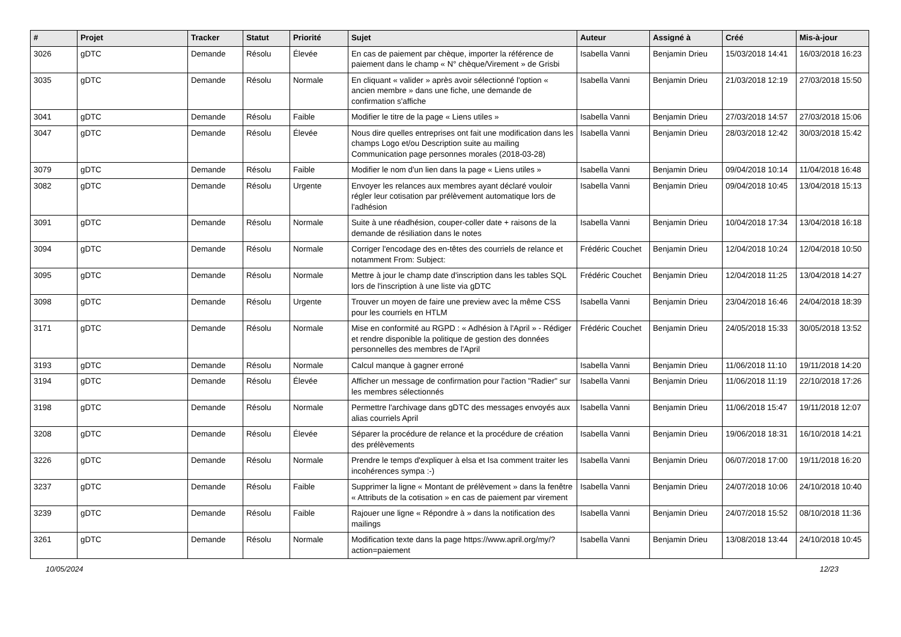| # | Projet | Tracker | Statut | Priorité | Sujet | Auteur | Assigné à | Créé | Mis-à-jour |
| --- | --- | --- | --- | --- | --- | --- | --- | --- | --- |
| 3026 | gDTC | Demande | Résolu | Élevée | En cas de paiement par chèque, importer la référence de paiement dans le champ « N° chèque/Virement » de Grisbi | Isabella Vanni | Benjamin Drieu | 15/03/2018 14:41 | 16/03/2018 16:23 |
| 3035 | gDTC | Demande | Résolu | Normale | En cliquant « valider » après avoir sélectionné l'option « ancien membre » dans une fiche, une demande de confirmation s'affiche | Isabella Vanni | Benjamin Drieu | 21/03/2018 12:19 | 27/03/2018 15:50 |
| 3041 | gDTC | Demande | Résolu | Faible | Modifier le titre de la page « Liens utiles » | Isabella Vanni | Benjamin Drieu | 27/03/2018 14:57 | 27/03/2018 15:06 |
| 3047 | gDTC | Demande | Résolu | Élevée | Nous dire quelles entreprises ont fait une modification dans les champs Logo et/ou Description suite au mailing Communication page personnes morales (2018-03-28) | Isabella Vanni | Benjamin Drieu | 28/03/2018 12:42 | 30/03/2018 15:42 |
| 3079 | gDTC | Demande | Résolu | Faible | Modifier le nom d'un lien dans la page « Liens utiles » | Isabella Vanni | Benjamin Drieu | 09/04/2018 10:14 | 11/04/2018 16:48 |
| 3082 | gDTC | Demande | Résolu | Urgente | Envoyer les relances aux membres ayant déclaré vouloir régler leur cotisation par prélèvement automatique lors de l'adhésion | Isabella Vanni | Benjamin Drieu | 09/04/2018 10:45 | 13/04/2018 15:13 |
| 3091 | gDTC | Demande | Résolu | Normale | Suite à une réadhésion, couper-coller date + raisons de la demande de résiliation dans le notes | Isabella Vanni | Benjamin Drieu | 10/04/2018 17:34 | 13/04/2018 16:18 |
| 3094 | gDTC | Demande | Résolu | Normale | Corriger l'encodage des en-têtes des courriels de relance et notamment From: Subject: | Frédéric Couchet | Benjamin Drieu | 12/04/2018 10:24 | 12/04/2018 10:50 |
| 3095 | gDTC | Demande | Résolu | Normale | Mettre à jour le champ date d'inscription dans les tables SQL lors de l'inscription à une liste via gDTC | Frédéric Couchet | Benjamin Drieu | 12/04/2018 11:25 | 13/04/2018 14:27 |
| 3098 | gDTC | Demande | Résolu | Urgente | Trouver un moyen de faire une preview avec la même CSS pour les courriels en HTLM | Isabella Vanni | Benjamin Drieu | 23/04/2018 16:46 | 24/04/2018 18:39 |
| 3171 | gDTC | Demande | Résolu | Normale | Mise en conformité au RGPD : « Adhésion à l'April » - Rédiger et rendre disponible la politique de gestion des données personnelles des membres de l'April | Frédéric Couchet | Benjamin Drieu | 24/05/2018 15:33 | 30/05/2018 13:52 |
| 3193 | gDTC | Demande | Résolu | Normale | Calcul manque à gagner erroné | Isabella Vanni | Benjamin Drieu | 11/06/2018 11:10 | 19/11/2018 14:20 |
| 3194 | gDTC | Demande | Résolu | Élevée | Afficher un message de confirmation pour l'action "Radier" sur les membres sélectionnés | Isabella Vanni | Benjamin Drieu | 11/06/2018 11:19 | 22/10/2018 17:26 |
| 3198 | gDTC | Demande | Résolu | Normale | Permettre l'archivage dans gDTC des messages envoyés aux alias courriels April | Isabella Vanni | Benjamin Drieu | 11/06/2018 15:47 | 19/11/2018 12:07 |
| 3208 | gDTC | Demande | Résolu | Élevée | Séparer la procédure de relance et la procédure de création des prélèvements | Isabella Vanni | Benjamin Drieu | 19/06/2018 18:31 | 16/10/2018 14:21 |
| 3226 | gDTC | Demande | Résolu | Normale | Prendre le temps d'expliquer à elsa et Isa comment traiter les incohérences sympa :-) | Isabella Vanni | Benjamin Drieu | 06/07/2018 17:00 | 19/11/2018 16:20 |
| 3237 | gDTC | Demande | Résolu | Faible | Supprimer la ligne « Montant de prélèvement » dans la fenêtre « Attributs de la cotisation » en cas de paiement par virement | Isabella Vanni | Benjamin Drieu | 24/07/2018 10:06 | 24/10/2018 10:40 |
| 3239 | gDTC | Demande | Résolu | Faible | Rajouer une ligne « Répondre à » dans la notification des mailings | Isabella Vanni | Benjamin Drieu | 24/07/2018 15:52 | 08/10/2018 11:36 |
| 3261 | gDTC | Demande | Résolu | Normale | Modification texte dans la page https://www.april.org/my/?action=paiement | Isabella Vanni | Benjamin Drieu | 13/08/2018 13:44 | 24/10/2018 10:45 |
10/05/2024 12/23